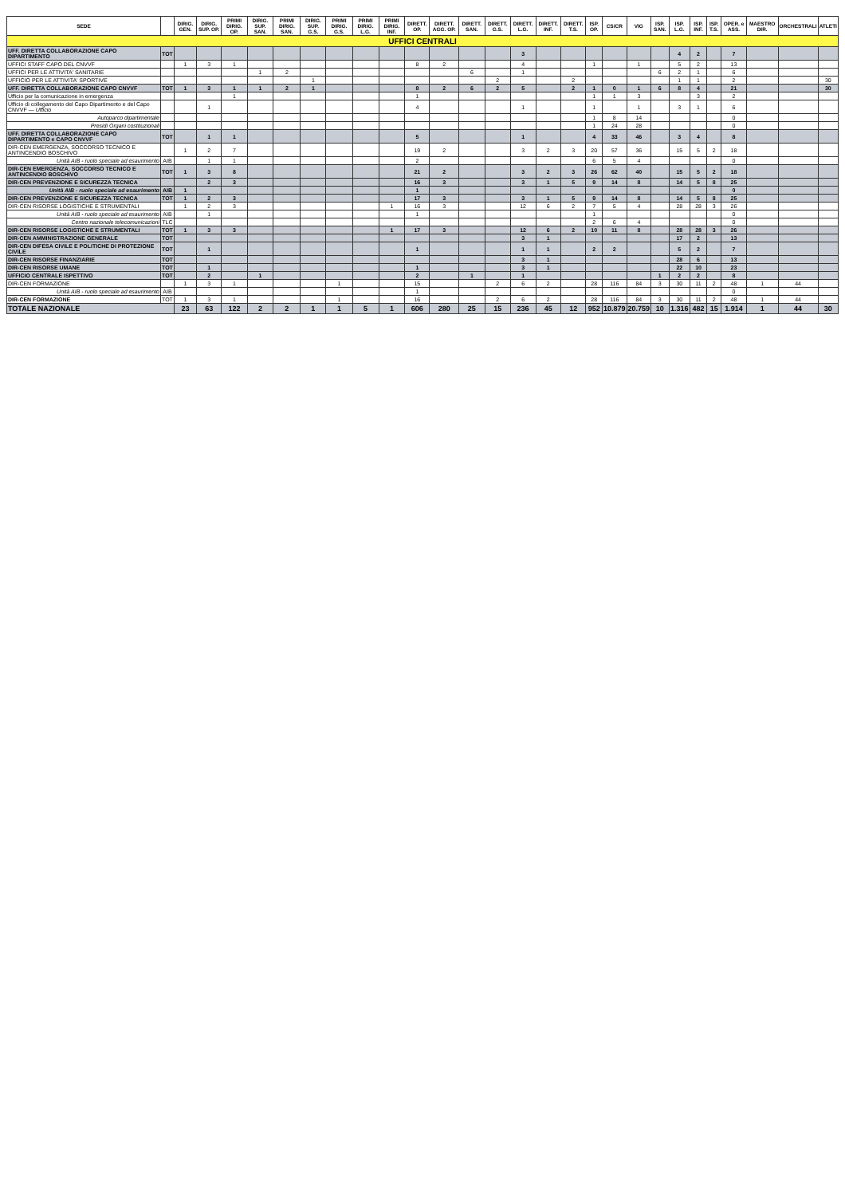| SEDE | | DIRIG. GEN. | DIRIG. SUP. OP. | PRIMI DIRIG. OP. | DIRIG. SUP. SAN. | PRIMI DIRIG. SAN. | DIRIG. SUP. G.S. | PRIMI DIRIG. G.S. | PRIMI DIRIG. L.G. | PRIMI DIRIG. INF. | DIRETT. OP. | DIRETT. AGG. OP. | DIRETT. SAN. | DIRETT. G.S. | DIRETT. L.G. | DIRETT. INF. | DIRETT. T.S. | ISP. OP. | CS/CR | VIG | ISP. SAN. | ISP. L.G. | ISP. INF. | ISP. T.S. | OPER. e ASS. | MAESTRO DIR. | ORCHESTRALI | ATLETI |
| --- | --- | --- | --- | --- | --- | --- | --- | --- | --- | --- | --- | --- | --- | --- | --- | --- | --- | --- | --- | --- | --- | --- | --- | --- | --- | --- | --- | --- |
| UFFICI CENTRALI | | | | | | | | | | | | | | | | | | | | | | | | | | | | |
| UFF. DIRETTA COLLABORAZIONE CAPO DIPARTIMENTO | TOT | | | | | | | | | | | | | | 3 | | | | | | | 4 | 2 | | 7 | | | |
| UFFICI STAFF CAPO DEL CNVVF | | 1 | 3 | 1 | | | | | | | 8 | 2 | | | 4 | | | 1 | | 1 | | 5 | 2 | | 13 | | | |
| UFFICI PER LE ATTIVITA' SANITARIE | | | | | 1 | 2 | | | | | | | 6 | | 1 | | | | | | 6 | 2 | 1 | | 6 | | | |
| UFFICIO PER LE ATTIVITA' SPORTIVE | | | | | | | 1 | | | | | | | 2 | | | 2 | | | | | 1 | 1 | | 2 | | | 30 |
| UFF. DIRETTA COLLABORAZIONE CAPO CNVVF | TOT | 1 | 3 | 1 | 1 | 2 | 1 | | | | 8 | 2 | 6 | 2 | 5 | | 2 | 1 | 0 | 1 | 6 | 8 | 4 | | 21 | | | 30 |
| Ufficio per la comunicazione in emergenza | | | | 1 | | | | | | | 1 | | | | | | | 1 | 1 | 3 | | | 3 | | 2 | | | |
| Ufficio di collegamento del Capo Dipartimento e del Capo CNVVF — Ufficio | | | 1 | | | | | | | | 4 | | | | 1 | | | 1 | | 1 | | 3 | 1 | | 6 | | | |
| Autoparco dipartimentale | | | | | | | | | | | | | | | | | | 1 | 8 | 14 | | | | | 0 | | | |
| Presidi Organi costituzionali | | | | | | | | | | | | | | | | | | 1 | 24 | 28 | | | | | 0 | | | |
| UFF. DIRETTA COLLABORAZIONE CAPO DIPARTIMENTO e CAPO CNVVF | TOT | | 1 | 1 | | | | | | | 5 | | | | 1 | | | 4 | 33 | 46 | | 3 | 4 | | 8 | | | |
| DIR-CEN EMERGENZA, SOCCORSO TECNICO E ANTINCENDIO BOSCHIVO | | 1 | 2 | 7 | | | | | | | 19 | 2 | | | 3 | 2 | 3 | 20 | 57 | 36 | | 15 | 5 | 2 | 18 | | | |
| Unità AIB - ruolo speciale ad esaurimento | AIB | | 1 | 1 | | | | | | | 2 | | | | | | | 6 | 5 | 4 | | | | | 0 | | | |
| DIR-CEN EMERGENZA, SOCCORSO TECNICO E ANTINCENDIO BOSCHIVO | TOT | 1 | 3 | 8 | | | | | | | 21 | 2 | | | 3 | 2 | 3 | 26 | 62 | 40 | | 15 | 5 | 2 | 18 | | | |
| DIR-CEN PREVENZIONE E SICUREZZA TECNICA | | | 2 | 3 | | | | | | | 16 | 3 | | | 3 | 1 | 5 | 9 | 14 | 8 | | 14 | 5 | 8 | 25 | | | |
| Unità AIB - ruolo speciale ad esaurimento | AIB | 1 | | | | | | | | | 1 | | | | | | | | | | | | | | 0 | | | |
| DIR-CEN PREVENZIONE E SICUREZZA TECNICA | TOT | 1 | 2 | 3 | | | | | | | 17 | 3 | | | 3 | 1 | 5 | 9 | 14 | 8 | | 14 | 5 | 8 | 25 | | | |
| DIR-CEN RISORSE LOGISTICHE E STRUMENTALI | | 1 | 2 | 3 | | | | | | 1 | 16 | 3 | | | 12 | 6 | 2 | 7 | 5 | 4 | | 28 | 28 | 3 | 26 | | | |
| Unità AIB - ruolo speciale ad esaurimento | AIB | | 1 | | | | | | | | 1 | | | | | | | 1 | | | | | | | 0 | | | |
| Centro nazionale telecomunicazioni | TLC | | | | | | | | | | | | | | | | | 2 | 6 | 4 | | | | | 0 | | | |
| DIR-CEN RISORSE LOGISTICHE E STRUMENTALI | TOT | 1 | 3 | 3 | | | | | | 1 | 17 | 3 | | | 12 | 6 | 2 | 10 | 11 | 8 | | 28 | 28 | 3 | 26 | | | |
| DIR-CEN AMMINISTRAZIONE GENERALE | TOT | | | | | | | | | | | | | | 3 | 1 | | | | | | 17 | 2 | | 13 | | | |
| DIR-CEN DIFESA CIVILE E POLITICHE DI PROTEZIONE CIVILE | TOT | | 1 | | | | | | | | 1 | | | | 1 | 1 | | 2 | 2 | | | 5 | 2 | | 7 | | | |
| DIR-CEN RISORSE FINANZIARIE | TOT | | | | | | | | | | | | | | 3 | 1 | | | | | | 28 | 6 | | 13 | | | |
| DIR-CEN RISORSE UMANE | TOT | | 1 | | | | | | | | 1 | | | | 3 | 1 | | | | | | 22 | 10 | | 23 | | | |
| UFFICIO CENTRALE ISPETTIVO | TOT | | 2 | | 1 | | | | | | 2 | | 1 | | 1 | | | | | | 1 | 2 | 2 | | 8 | | | |
| DIR-CEN FORMAZIONE | | 1 | 3 | 1 | | | | 1 | | | 15 | | | 2 | 6 | 2 | | 28 | 116 | 84 | 3 | 30 | 11 | 2 | 48 | 1 | 44 | |
| Unità AIB - ruolo speciale ad esaurimento | AIB | | | | | | | | | | 1 | | | | | | | | | | | | | | 0 | | | |
| DIR-CEN FORMAZIONE | TOT | 1 | 3 | 1 | | | | 1 | | | 16 | | | 2 | 6 | 2 | | 28 | 116 | 84 | 3 | 30 | 11 | 2 | 48 | 1 | 44 | |
| TOTALE NAZIONALE | | 23 | 63 | 122 | 2 | 2 | 1 | 1 | 5 | 1 | 606 | 280 | 25 | 15 | 236 | 45 | 12 | 952 | 10.879 | 20.759 | 10 | 1.316 | 482 | 15 | 1.914 | 1 | 44 | 30 |